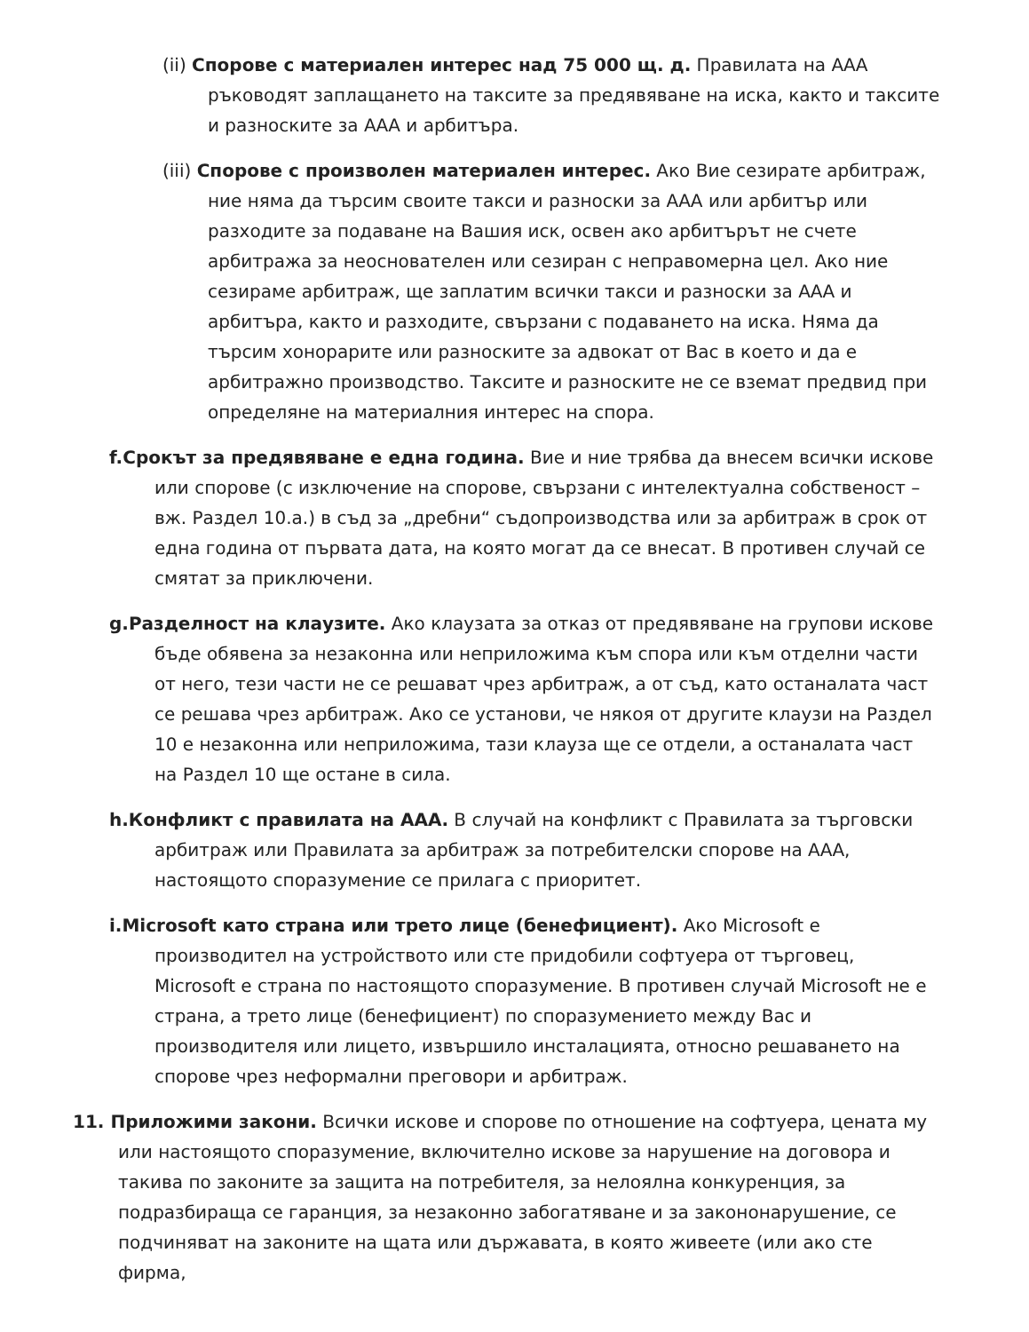(ii) Спорове с материален интерес над 75 000 щ. д. Правилата на ААА ръководят заплащането на таксите за предявяване на иска, както и таксите и разноските за ААА и арбитъра.
(iii) Спорове с произволен материален интерес. Ако Вие сезирате арбитраж, ние няма да търсим своите такси и разноски за ААА или арбитър или разходите за подаване на Вашия иск, освен ако арбитърът не счете арбитража за неоснователен или сезиран с неправомерна цел. Ако ние сезираме арбитраж, ще заплатим всички такси и разноски за ААА и арбитъра, както и разходите, свързани с подаването на иска. Няма да търсим хонорарите или разноските за адвокат от Вас в което и да е арбитражно производство. Таксите и разноските не се вземат предвид при определяне на материалния интерес на спора.
f.Срокът за предявяване е една година. Вие и ние трябва да внесем всички искове или спорове (с изключение на спорове, свързани с интелектуална собственост – вж. Раздел 10.a.) в съд за „дребни“ съдопроизводства или за арбитраж в срок от една година от първата дата, на която могат да се внесат. В противен случай се смятат за приключени.
g.Разделност на клаузите. Ако клаузата за отказ от предявяване на групови искове бъде обявена за незаконна или неприложима към спора или към отделни части от него, тези части не се решават чрез арбитраж, а от съд, като останалата част се решава чрез арбитраж. Ако се установи, че някоя от другите клаузи на Раздел 10 е незаконна или неприложима, тази клауза ще се отдели, а останалата част на Раздел 10 ще остане в сила.
h.Конфликт с правилата на ААА. В случай на конфликт с Правилата за търговски арбитраж или Правилата за арбитраж за потребителски спорове на ААА, настоящото споразумение се прилага с приоритет.
i.Microsoft като страна или трето лице (бенефициент). Ако Microsoft е производител на устройството или сте придобили софтуера от търговец, Microsoft е страна по настоящото споразумение. В противен случай Microsoft не е страна, а трето лице (бенефициент) по споразумението между Вас и производителя или лицето, извършило инсталацията, относно решаването на спорове чрез неформални преговори и арбитраж.
11. Приложими закони. Всички искове и спорове по отношение на софтуера, цената му или настоящото споразумение, включително искове за нарушение на договора и такива по законите за защита на потребителя, за нелоялна конкуренция, за подразбираща се гаранция, за незаконно забогатяване и за закононарушение, се подчиняват на законите на щата или държавата, в която живеете (или ако сте фирма,